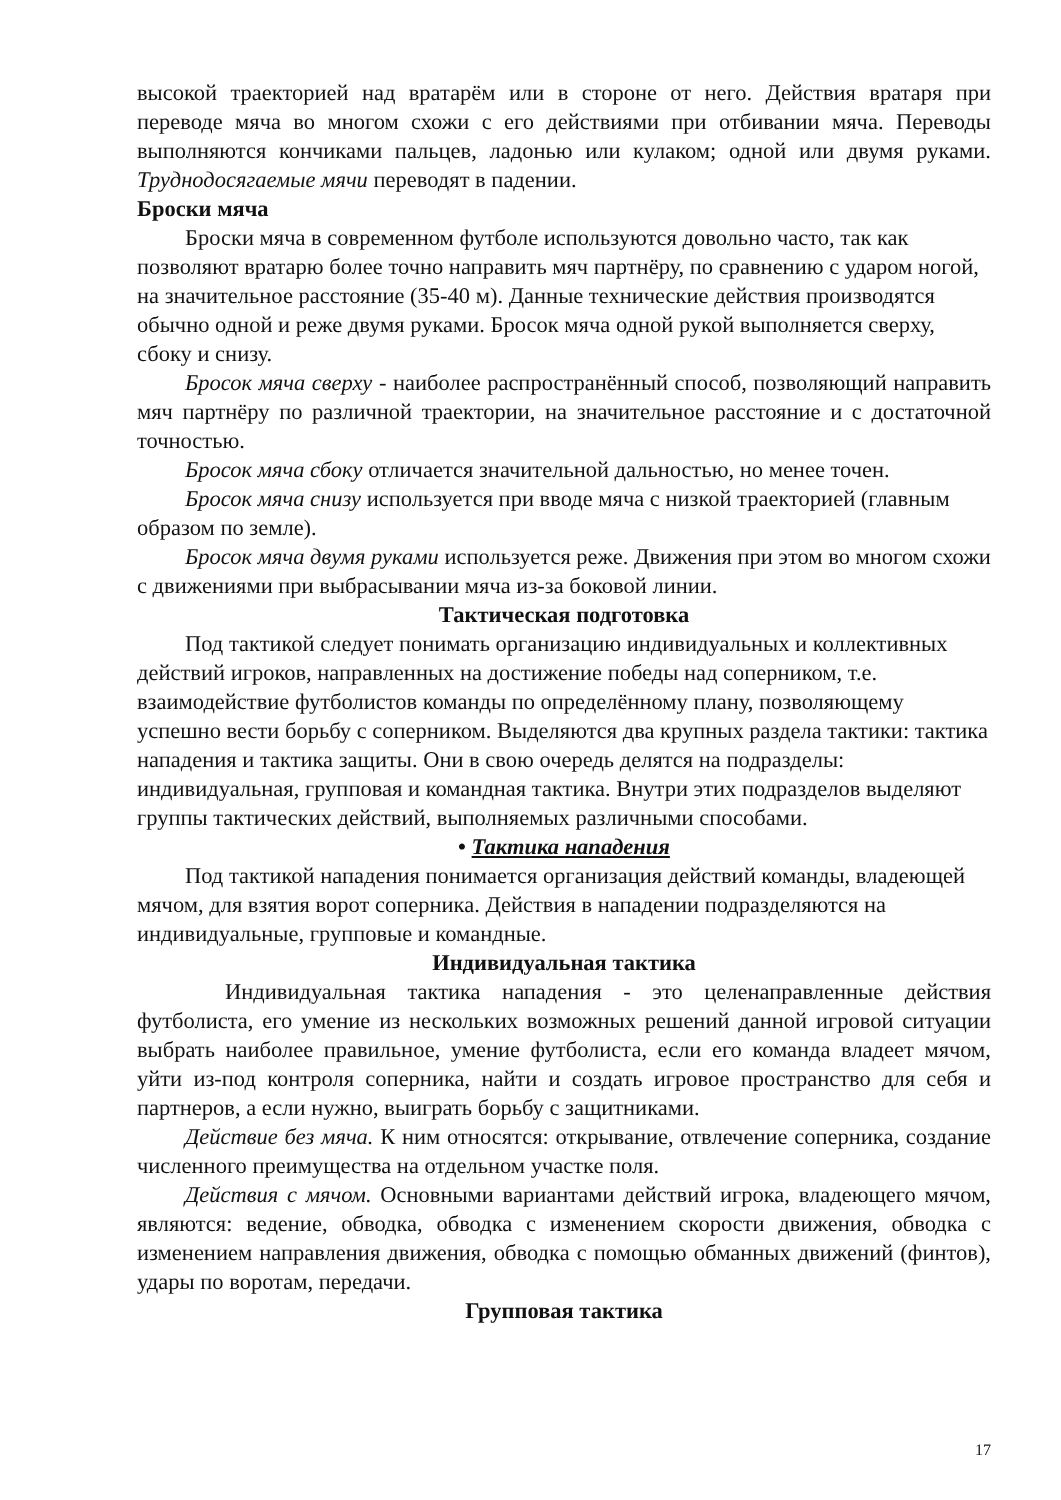высокой траекторией над вратарём или в стороне от него. Действия вратаря при переводе мяча во многом схожи с его действиями при отбивании мяча. Переводы выполняются кончиками пальцев, ладонью или кулаком; одной или двумя руками. Труднодосягаемые мячи переводят в падении.
Броски мяча
Броски мяча в современном футболе используются довольно часто, так как позволяют вратарю более точно направить мяч партнёру, по сравнению с ударом ногой, на значительное расстояние (35-40 м). Данные технические действия производятся обычно одной и реже двумя руками. Бросок мяча одной рукой выполняется сверху, сбоку и снизу.
Бросок мяча сверху - наиболее распространённый способ, позволяющий направить мяч партнёру по различной траектории, на значительное расстояние и с достаточной точностью.
Бросок мяча сбоку отличается значительной дальностью, но менее точен.
Бросок мяча снизу используется при вводе мяча с низкой траекторией (главным образом по земле).
Бросок мяча двумя руками используется реже. Движения при этом во многом схожи с движениями при выбрасывании мяча из-за боковой линии.
Тактическая подготовка
Под тактикой следует понимать организацию индивидуальных и коллективных действий игроков, направленных на достижение победы над соперником, т.е. взаимодействие футболистов команды по определённому плану, позволяющему успешно вести борьбу с соперником. Выделяются два крупных раздела тактики: тактика нападения и тактика защиты. Они в свою очередь делятся на подразделы: индивидуальная, групповая и командная тактика. Внутри этих подразделов выделяют группы тактических действий, выполняемых различными способами.
• Тактика нападения
Под тактикой нападения понимается организация действий команды, владеющей мячом, для взятия ворот соперника. Действия в нападении подразделяются на индивидуальные, групповые и командные.
Индивидуальная тактика
Индивидуальная тактика нападения - это целенаправленные действия футболиста, его умение из нескольких возможных решений данной игровой ситуации выбрать наиболее правильное, умение футболиста, если его команда владеет мячом, уйти из-под контроля соперника, найти и создать игровое пространство для себя и партнеров, а если нужно, выиграть борьбу с защитниками.
Действие без мяча. К ним относятся: открывание, отвлечение соперника, создание численного преимущества на отдельном участке поля.
Действия с мячом. Основными вариантами действий игрока, владеющего мячом, являются: ведение, обводка, обводка с изменением скорости движения, обводка с изменением направления движения, обводка с помощью обманных движений (финтов), удары по воротам, передачи.
Групповая тактика
17